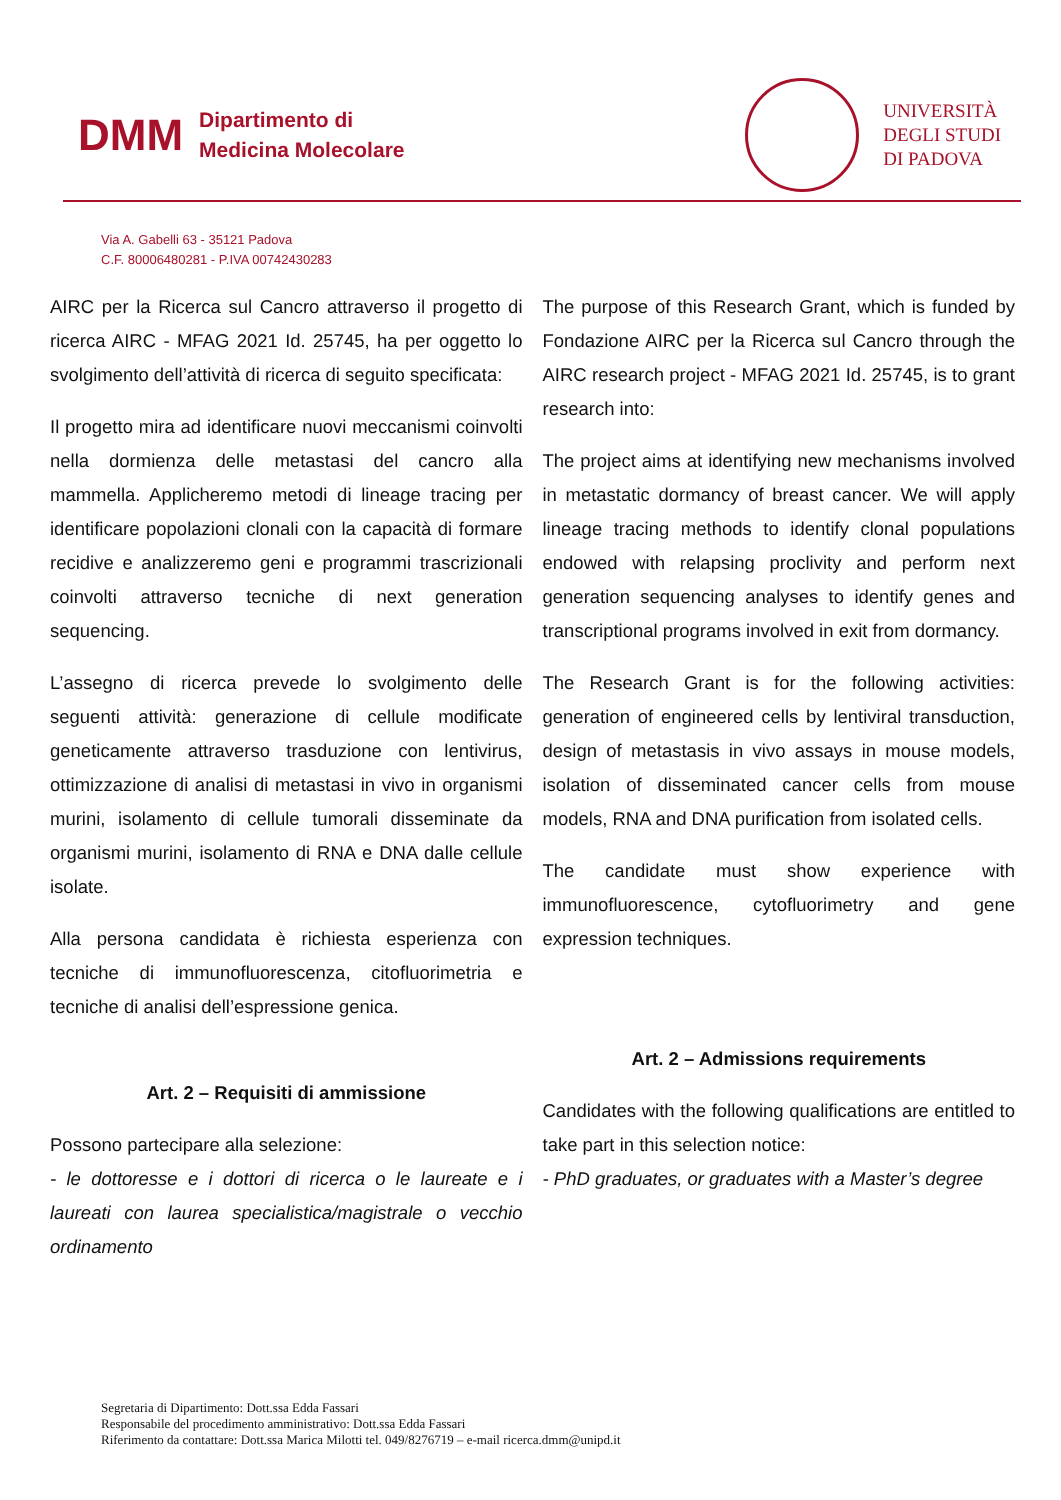DMM Dipartimento di
Medicina Molecolare
UNIVERSITÀ
DEGLI STUDI
DI PADOVA
Via A. Gabelli 63 - 35121 Padova
C.F. 80006480281 - P.IVA 00742430283
AIRC per la Ricerca sul Cancro attraverso il progetto di ricerca AIRC - MFAG 2021 Id. 25745, ha per oggetto lo svolgimento dell’attività di ricerca di seguito specificata:
Il progetto mira ad identificare nuovi meccanismi coinvolti nella dormienza delle metastasi del cancro alla mammella. Applicheremo metodi di lineage tracing per identificare popolazioni clonali con la capacità di formare recidive e analizzeremo geni e programmi trascrizionali coinvolti attraverso tecniche di next generation sequencing.
L’assegno di ricerca prevede lo svolgimento delle seguenti attività: generazione di cellule modificate geneticamente attraverso trasduzione con lentivirus, ottimizzazione di analisi di metastasi in vivo in organismi murini, isolamento di cellule tumorali disseminate da organismi murini, isolamento di RNA e DNA dalle cellule isolate.
Alla persona candidata è richiesta esperienza con tecniche di immunofluorescenza, citofluorimetria e tecniche di analisi dell’espressione genica.
Art. 2 – Requisiti di ammissione
Possono partecipare alla selezione:
- le dottoresse e i dottori di ricerca o le laureate e i laureati con laurea specialistica/magistrale o vecchio ordinamento
The purpose of this Research Grant, which is funded by Fondazione AIRC per la Ricerca sul Cancro through the AIRC research project - MFAG 2021 Id. 25745, is to grant research into:
The project aims at identifying new mechanisms involved in metastatic dormancy of breast cancer. We will apply lineage tracing methods to identify clonal populations endowed with relapsing proclivity and perform next generation sequencing analyses to identify genes and transcriptional programs involved in exit from dormancy.
The Research Grant is for the following activities: generation of engineered cells by lentiviral transduction, design of metastasis in vivo assays in mouse models, isolation of disseminated cancer cells from mouse models, RNA and DNA purification from isolated cells.
The candidate must show experience with immunofluorescence, cytofluorimetry and gene expression techniques.
Art. 2 – Admissions requirements
Candidates with the following qualifications are entitled to take part in this selection notice:
- PhD graduates, or graduates with a Master’s degree
Segretaria di Dipartimento: Dott.ssa Edda Fassari
Responsabile del procedimento amministrativo: Dott.ssa Edda Fassari
Riferimento da contattare: Dott.ssa Marica Milotti tel. 049/8276719 – e-mail ricerca.dmm@unipd.it